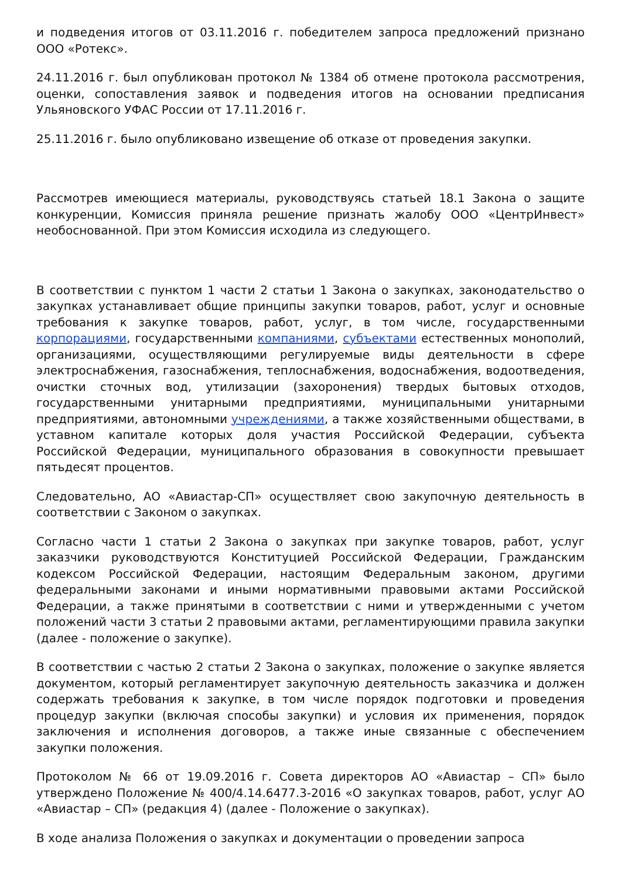и подведения итогов от 03.11.2016 г. победителем запроса предложений признано ООО «Ротекс».
24.11.2016 г. был опубликован протокол № 1384 об отмене протокола рассмотрения, оценки, сопоставления заявок и подведения итогов на основании предписания Ульяновского УФАС России от 17.11.2016 г.
25.11.2016 г. было опубликовано извещение об отказе от проведения закупки.
Рассмотрев имеющиеся материалы, руководствуясь статьей 18.1 Закона о защите конкуренции, Комиссия приняла решение признать жалобу ООО «ЦентрИнвест» необоснованной. При этом Комиссия исходила из следующего.
В соответствии с пунктом 1 части 2 статьи 1 Закона о закупках, законодательство о закупках устанавливает общие принципы закупки товаров, работ, услуг и основные требования к закупке товаров, работ, услуг, в том числе, государственными корпорациями, государственными компаниями, субъектами естественных монополий, организациями, осуществляющими регулируемые виды деятельности в сфере электроснабжения, газоснабжения, теплоснабжения, водоснабжения, водоотведения, очистки сточных вод, утилизации (захоронения) твердых бытовых отходов, государственными унитарными предприятиями, муниципальными унитарными предприятиями, автономными учреждениями, а также хозяйственными обществами, в уставном капитале которых доля участия Российской Федерации, субъекта Российской Федерации, муниципального образования в совокупности превышает пятьдесят процентов.
Следовательно, АО «Авиастар-СП» осуществляет свою закупочную деятельность в соответствии с Законом о закупках.
Согласно части 1 статьи 2 Закона о закупках при закупке товаров, работ, услуг заказчики руководствуются Конституцией Российской Федерации, Гражданским кодексом Российской Федерации, настоящим Федеральным законом, другими федеральными законами и иными нормативными правовыми актами Российской Федерации, а также принятыми в соответствии с ними и утвержденными с учетом положений части 3 статьи 2 правовыми актами, регламентирующими правила закупки (далее - положение о закупке).
В соответствии с частью 2 статьи 2 Закона о закупках, положение о закупке является документом, который регламентирует закупочную деятельность заказчика и должен содержать требования к закупке, в том числе порядок подготовки и проведения процедур закупки (включая способы закупки) и условия их применения, порядок заключения и исполнения договоров, а также иные связанные с обеспечением закупки положения.
Протоколом № 66 от 19.09.2016 г. Совета директоров АО «Авиастар – СП» было утверждено Положение № 400/4.14.6477.3-2016 «О закупках товаров, работ, услуг АО «Авиастар – СП» (редакция 4) (далее - Положение о закупках).
В ходе анализа Положения о закупках и документации о проведении запроса